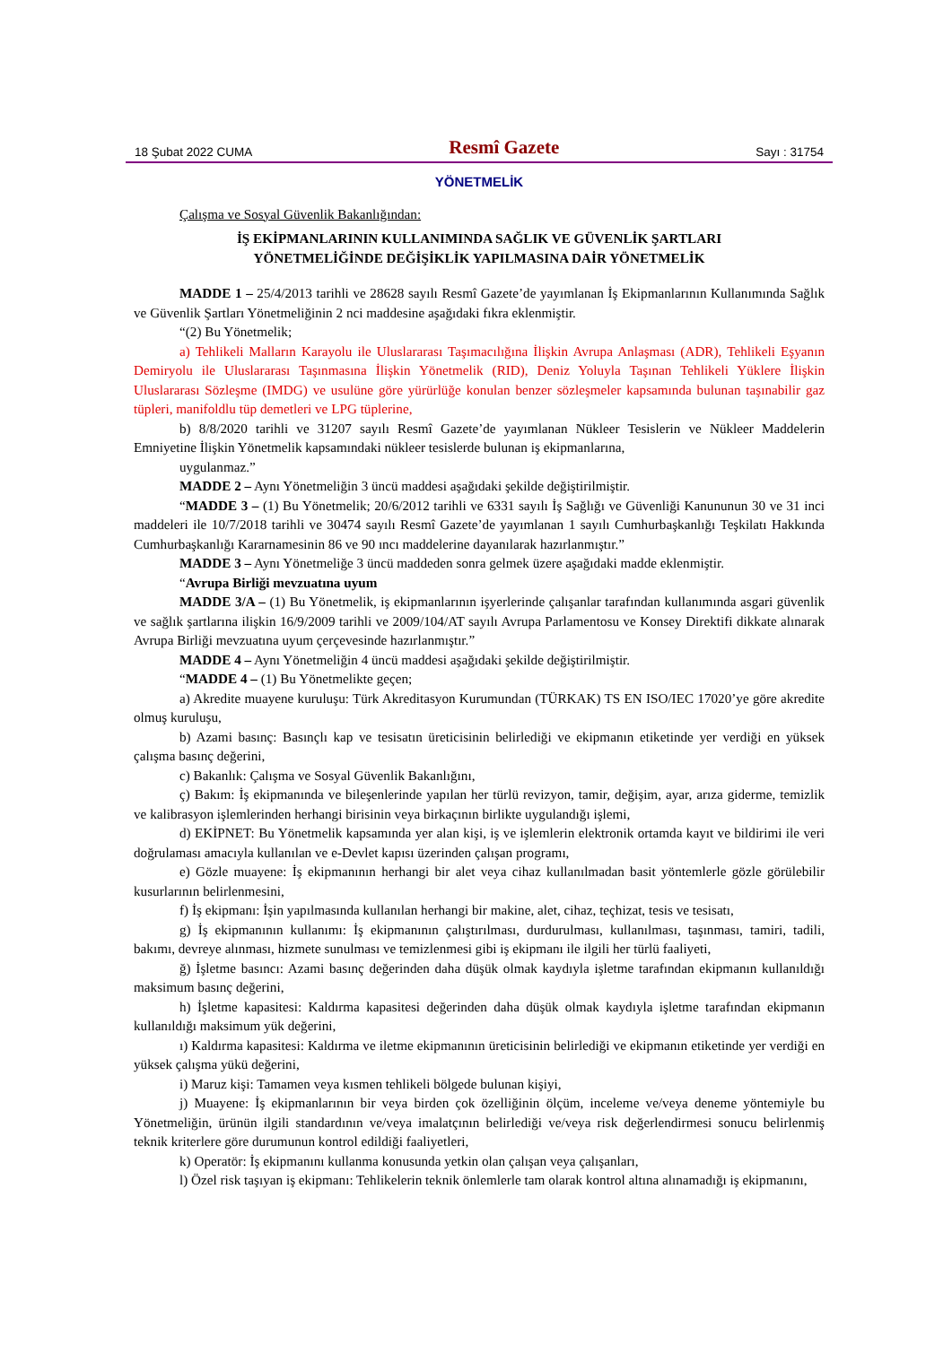18 Şubat 2022 CUMA Resmî Gazete Sayı : 31754
YÖNETMELİK
Çalışma ve Sosyal Güvenlik Bakanlığından:
İŞ EKİPMANLARININ KULLANIMINDA SAĞLIK VE GÜVENLİK ŞARTLARI
YÖNETMELİĞİNDE DEĞİŞİKLİK YAPILMASINA DAİR YÖNETMELİK
MADDE 1 – 25/4/2013 tarihli ve 28628 sayılı Resmî Gazete’de yayımlanan İş Ekipmanlarının Kullanımında Sağlık ve Güvenlik Şartları Yönetmeliğinin 2 nci maddesine aşağıdaki fıkra eklenmiştir.
“(2) Bu Yönetmelik;
a) Tehlikeli Malların Karayolu ile Uluslararası Taşımacılığına İlişkin Avrupa Anlaşması (ADR), Tehlikeli Eşyanın Demiryolu ile Uluslararası Taşınmasına İlişkin Yönetmelik (RID), Deniz Yoluyla Taşınan Tehlikeli Yüklere İlişkin Uluslararası Sözleşme (IMDG) ve usulüne göre yürürlüğe konulan benzer sözleşmeler kapsamında bulunan taşınabilir gaz tüpleri, manifoldlu tüp demetleri ve LPG tüplerine,
b) 8/8/2020 tarihli ve 31207 sayılı Resmî Gazete’de yayımlanan Nükleer Tesislerin ve Nükleer Maddelerin Emniyetine İlişkin Yönetmelik kapsamındaki nükleer tesislerde bulunan iş ekipmanlarına,
uygulanmaz.”
MADDE 2 – Aynı Yönetmeliğin 3 üncü maddesi aşağıdaki şekilde değiştirilmiştir.
“MADDE 3 – (1) Bu Yönetmelik; 20/6/2012 tarihli ve 6331 sayılı İş Sağlığı ve Güvenliği Kanununun 30 ve 31 inci maddeleri ile 10/7/2018 tarihli ve 30474 sayılı Resmî Gazete’de yayımlanan 1 sayılı Cumhurbaşkanlığı Teşkilatı Hakkında Cumhurbaşkanlığı Kararnamesinin 86 ve 90 ıncı maddelerine dayanılarak hazırlanmıştır.”
MADDE 3 – Aynı Yönetmeliğe 3 üncü maddeden sonra gelmek üzere aşağıdaki madde eklenmiştir.
“Avrupa Birliği mevzuatına uyum
MADDE 3/A – (1) Bu Yönetmelik, iş ekipmanlarının işyerlerinde çalışanlar tarafından kullanımında asgari güvenlik ve sağlık şartlarına ilişkin 16/9/2009 tarihli ve 2009/104/AT sayılı Avrupa Parlamentosu ve Konsey Direktifi dikkate alınarak Avrupa Birliği mevzuatına uyum çerçevesinde hazırlanmıştır.”
MADDE 4 – Aynı Yönetmeliğin 4 üncü maddesi aşağıdaki şekilde değiştirilmiştir.
“MADDE 4 – (1) Bu Yönetmelikte geçen;
a) Akredite muayene kuruluşu: Türk Akreditasyon Kurumundan (TÜRKAK) TS EN ISO/IEC 17020’ye göre akredite olmuş kuruluşu,
b) Azami basınç: Basınçlı kap ve tesisatın üreticisinin belirlediği ve ekipmanın etiketinde yer verdiği en yüksek çalışma basınç değerini,
c) Bakanlık: Çalışma ve Sosyal Güvenlik Bakanlığını,
ç) Bakım: İş ekipmanında ve bileşenlerinde yapılan her türlü revizyon, tamir, değişim, ayar, arıza giderme, temizlik ve kalibrasyon işlemlerinden herhangi birisinin veya birkaçının birlikte uygulandığı işlemi,
d) EKİPNET: Bu Yönetmelik kapsamında yer alan kişi, iş ve işlemlerin elektronik ortamda kayıt ve bildirimi ile veri doğrulaması amacıyla kullanılan ve e-Devlet kapısı üzerinden çalışan programı,
e) Gözle muayene: İş ekipmanının herhangi bir alet veya cihaz kullanılmadan basit yöntemlerle gözle görülebilir kusurlarının belirlenmesini,
f) İş ekipmanı: İşin yapılmasında kullanılan herhangi bir makine, alet, cihaz, teçhizat, tesis ve tesisatı,
g) İş ekipmanının kullanımı: İş ekipmanının çalıştırılması, durdurulması, kullanılması, taşınması, tamiri, tadili, bakımı, devreye alınması, hizmete sunulması ve temizlenmesi gibi iş ekipmanı ile ilgili her türlü faaliyeti,
ğ) İşletme basıncı: Azami basınç değerinden daha düşük olmak kaydıyla işletme tarafından ekipmanın kullanıldığı maksimum basınç değerini,
h) İşletme kapasitesi: Kaldırma kapasitesi değerinden daha düşük olmak kaydıyla işletme tarafından ekipmanın kullanıldığı maksimum yük değerini,
ı) Kaldırma kapasitesi: Kaldırma ve iletme ekipmanının üreticisinin belirlediği ve ekipmanın etiketinde yer verdiği en yüksek çalışma yükü değerini,
i) Maruz kişi: Tamamen veya kısmen tehlikeli bölgede bulunan kişiyi,
j) Muayene: İş ekipmanlarının bir veya birden çok özelliğinin ölçüm, inceleme ve/veya deneme yöntemiyle bu Yönetmeliğin, ürünün ilgili standardının ve/veya imalatçının belirlediği ve/veya risk değerlendirmesi sonucu belirlenmiş teknik kriterlere göre durumunun kontrol edildiği faaliyetleri,
k) Operatör: İş ekipmanını kullanma konusunda yetkin olan çalışan veya çalışanları,
l) Özel risk taşıyan iş ekipmanı: Tehlikelerin teknik önlemlerle tam olarak kontrol altına alınamadığı iş ekipmanını,